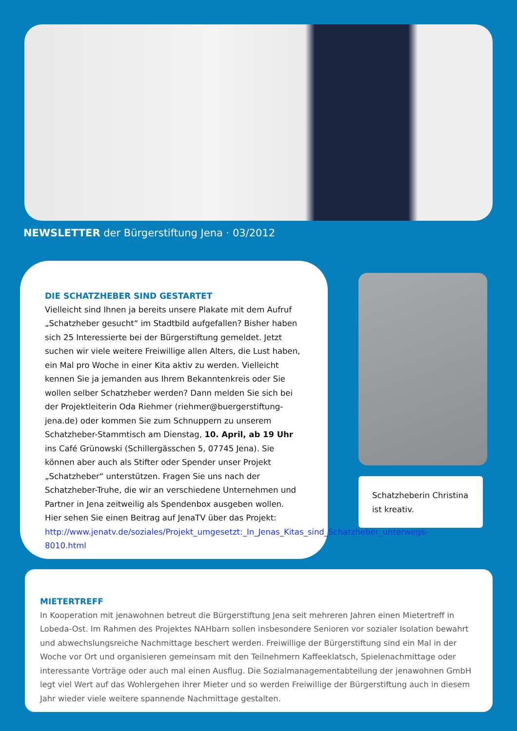NEWSLETTER der Bürgerstiftung Jena · 03/2012
DIE SCHATZHEBER SIND GESTARTET
Vielleicht sind Ihnen ja bereits unsere Plakate mit dem Aufruf „Schatzheber gesucht“ im Stadtbild aufgefallen? Bisher haben sich 25 Interessierte bei der Bürgerstiftung gemeldet. Jetzt suchen wir viele weitere Freiwillige allen Alters, die Lust haben, ein Mal pro Woche in einer Kita aktiv zu werden. Vielleicht kennen Sie ja jemanden aus Ihrem Bekanntenkreis oder Sie wollen selber Schatzheber werden? Dann melden Sie sich bei der Projektleiterin Oda Riehmer (riehmer@buergerstiftung-jena.de) oder kommen Sie zum Schnuppern zu unserem Schatzheber-Stammtisch am Dienstag, 10. April, ab 19 Uhr ins Café Grünowski (Schillergässchen 5, 07745 Jena). Sie können aber auch als Stifter oder Spender unser Projekt „Schatzheber“ unterstützen. Fragen Sie uns nach der Schatzheber-Truhe, die wir an verschiedene Unternehmen und Partner in Jena zeitweilig als Spendenbox ausgeben wollen.
Hier sehen Sie einen Beitrag auf JenaTV über das Projekt:
http://www.jenatv.de/soziales/Projekt_umgesetzt:_In_Jenas_Kitas_sind_Schatzheber_unterwegs-8010.html
Schatzheberin Christina ist kreativ.
MIETERTREFF
In Kooperation mit jenawohnen betreut die Bürgerstiftung Jena seit mehreren Jahren einen Mietertreff in Lobeda-Ost. Im Rahmen des Projektes NAHbarn sollen insbesondere Senioren vor sozialer Isolation bewahrt und abwechslungsreiche Nachmittage beschert werden. Freiwillige der Bürgerstiftung sind ein Mal in der Woche vor Ort und organisieren gemeinsam mit den Teilnehmern Kaffeeklatsch, Spielenachmittage oder interessante Vorträge oder auch mal einen Ausflug. Die Sozialmanagementabteilung der jenawohnen GmbH legt viel Wert auf das Wohlergehen ihrer Mieter und so werden Freiwillige der Bürgerstiftung auch in diesem Jahr wieder viele weitere spannende Nachmittage gestalten.